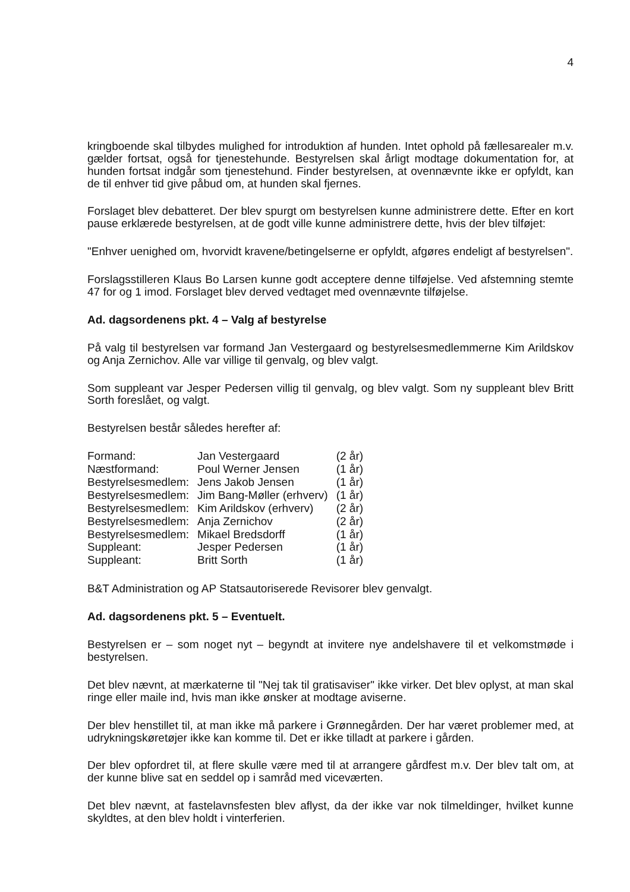4
kringboende skal tilbydes mulighed for introduktion af hunden. Intet ophold på fællesarealer m.v. gælder fortsat, også for tjenestehunde. Bestyrelsen skal årligt modtage dokumentation for, at hunden fortsat indgår som tjenestehund. Finder bestyrelsen, at ovennævnte ikke er opfyldt, kan de til enhver tid give påbud om, at hunden skal fjernes.
Forslaget blev debatteret. Der blev spurgt om bestyrelsen kunne administrere dette. Efter en kort pause erklærede bestyrelsen, at de godt ville kunne administrere dette, hvis der blev tilføjet:
"Enhver uenighed om, hvorvidt kravene/betingelserne er opfyldt, afgøres endeligt af bestyrelsen".
Forslagsstilleren Klaus Bo Larsen kunne godt acceptere denne tilføjelse. Ved afstemning stemte 47 for og 1 imod. Forslaget blev derved vedtaget med ovennævnte tilføjelse.
Ad. dagsordenens pkt. 4 – Valg af bestyrelse
På valg til bestyrelsen var formand Jan Vestergaard og bestyrelsesmedlemmerne Kim Arildskov og Anja Zernichov. Alle var villige til genvalg, og blev valgt.
Som suppleant var Jesper Pedersen villig til genvalg, og blev valgt. Som ny suppleant blev Britt Sorth foreslået, og valgt.
Bestyrelsen består således herefter af:
| Formand: | Jan Vestergaard | (2 år) |
| Næstformand: | Poul Werner Jensen | (1 år) |
| Bestyrelsesmedlem: | Jens Jakob Jensen | (1 år) |
| Bestyrelsesmedlem: | Jim Bang-Møller (erhverv) | (1 år) |
| Bestyrelsesmedlem: | Kim Arildskov (erhverv) | (2 år) |
| Bestyrelsesmedlem: | Anja Zernichov | (2 år) |
| Bestyrelsesmedlem: | Mikael Bredsdorff | (1 år) |
| Suppleant: | Jesper Pedersen | (1 år) |
| Suppleant: | Britt Sorth | (1 år) |
B&T Administration og AP Statsautoriserede Revisorer blev genvalgt.
Ad. dagsordenens pkt. 5 – Eventuelt.
Bestyrelsen er – som noget nyt – begyndt at invitere nye andelshavere til et velkomstmøde i bestyrelsen.
Det blev nævnt, at mærkaterne til "Nej tak til gratisaviser" ikke virker. Det blev oplyst, at man skal ringe eller maile ind, hvis man ikke ønsker at modtage aviserne.
Der blev henstillet til, at man ikke må parkere i Grønnegården. Der har været problemer med, at udrykningskøretøjer ikke kan komme til. Det er ikke tilladt at parkere i gården.
Der blev opfordret til, at flere skulle være med til at arrangere gårdfest m.v. Der blev talt om, at der kunne blive sat en seddel op i samråd med viceværten.
Det blev nævnt, at fastelavnsfesten blev aflyst, da der ikke var nok tilmeldinger, hvilket kunne skyldtes, at den blev holdt i vinterferien.